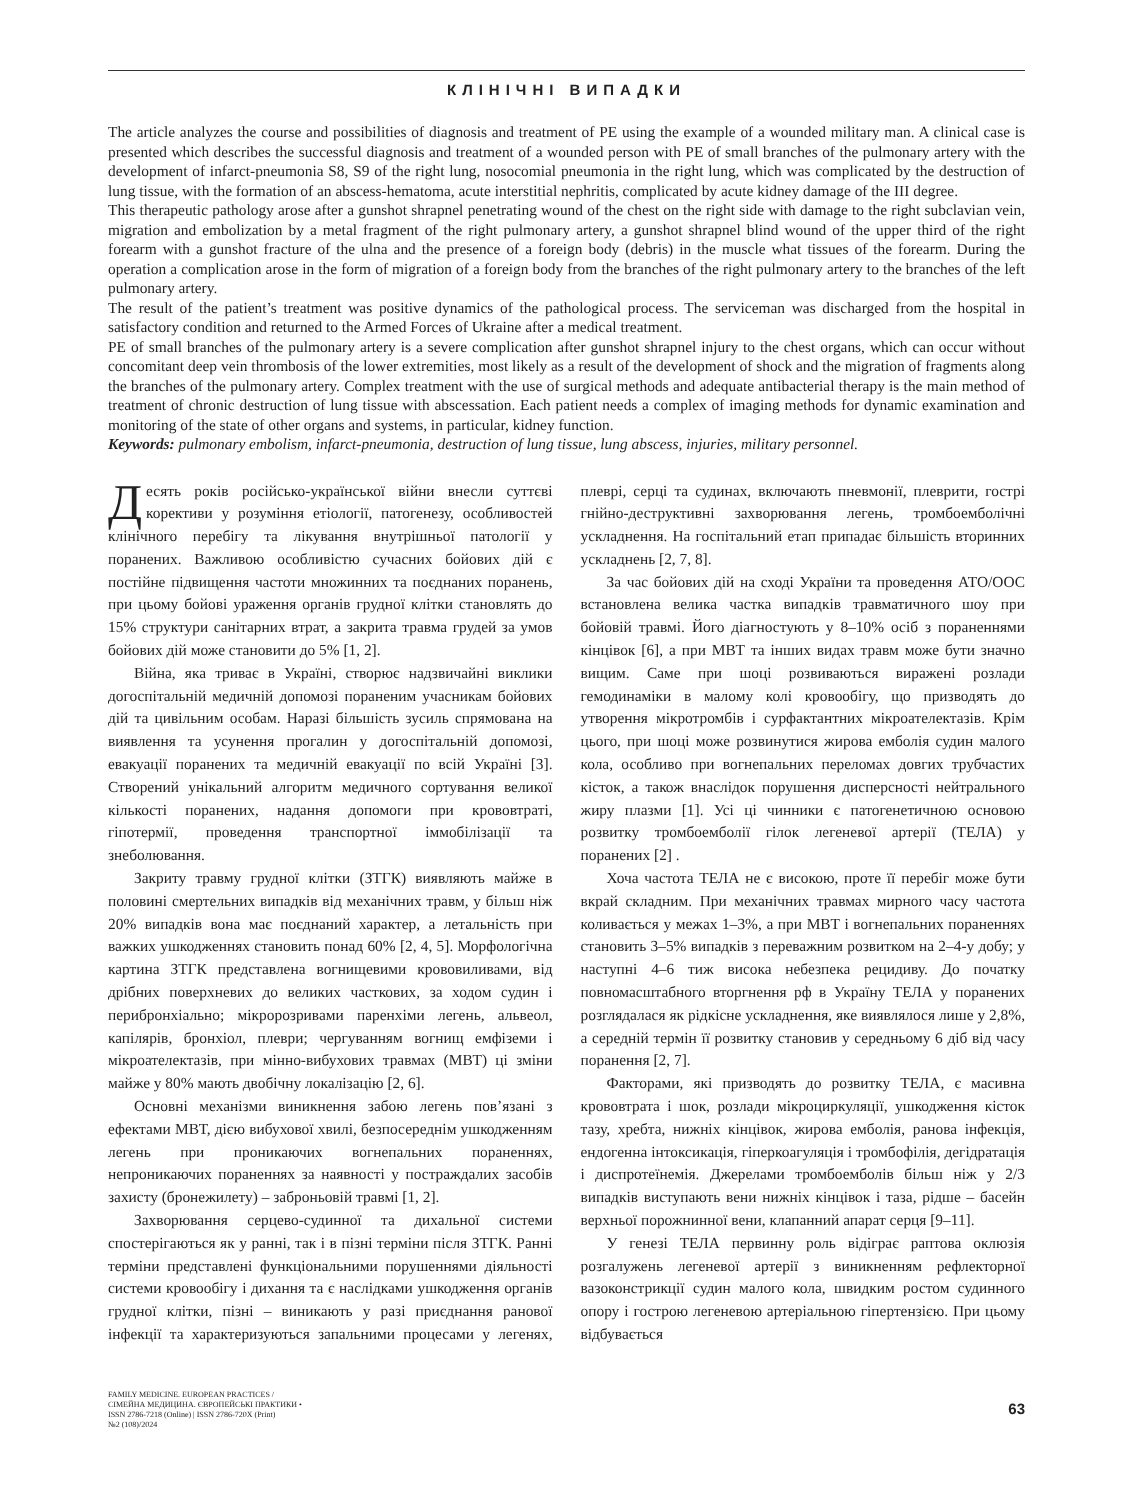КЛІНІЧНІ ВИПАДКИ
The article analyzes the course and possibilities of diagnosis and treatment of PE using the example of a wounded military man. A clinical case is presented which describes the successful diagnosis and treatment of a wounded person with PE of small branches of the pulmonary artery with the development of infarct-pneumonia S8, S9 of the right lung, nosocomial pneumonia in the right lung, which was complicated by the destruction of lung tissue, with the formation of an abscess-hematoma, acute interstitial nephritis, complicated by acute kidney damage of the III degree.
This therapeutic pathology arose after a gunshot shrapnel penetrating wound of the chest on the right side with damage to the right subclavian vein, migration and embolization by a metal fragment of the right pulmonary artery, a gunshot shrapnel blind wound of the upper third of the right forearm with a gunshot fracture of the ulna and the presence of a foreign body (debris) in the muscle what tissues of the forearm. During the operation a complication arose in the form of migration of a foreign body from the branches of the right pulmonary artery to the branches of the left pulmonary artery.
The result of the patient’s treatment was positive dynamics of the pathological process. The serviceman was discharged from the hospital in satisfactory condition and returned to the Armed Forces of Ukraine after a medical treatment.
PE of small branches of the pulmonary artery is a severe complication after gunshot shrapnel injury to the chest organs, which can occur without concomitant deep vein thrombosis of the lower extremities, most likely as a result of the development of shock and the migration of fragments along the branches of the pulmonary artery. Complex treatment with the use of surgical methods and adequate antibacterial therapy is the main method of treatment of chronic destruction of lung tissue with abscessation. Each patient needs a complex of imaging methods for dynamic examination and monitoring of the state of other organs and systems, in particular, kidney function.
Keywords: pulmonary embolism, infarct-pneumonia, destruction of lung tissue, lung abscess, injuries, military personnel.
Десять років російсько-української війни внесли суттєві корективи у розуміння етіології, патогенезу, особливостей клінічного перебігу та лікування внутрішньої патології у поранених. Важливою особливістю сучасних бойових дій є постійне підвищення частоти множинних та поєднаних поранень, при цьому бойові ураження органів грудної клітки становлять до 15% структури санітарних втрат, а закрита травма грудей за умов бойових дій може становити до 5% [1, 2].
Війна, яка триває в Україні, створює надзвичайні виклики догоспітальній медичній допомозі пораненим учасникам бойових дій та цивільним особам. Наразі більшість зусиль спрямована на виявлення та усунення прогалин у догоспітальній допомозі, евакуації поранених та медичній евакуації по всій Україні [3]. Створений унікальний алгоритм медичного сортування великої кількості поранених, надання допомоги при крововтраті, гіпотермії, проведення транспортної іммобілізації та знеболювання.
Закриту травму грудної клітки (ЗТГК) виявляють майже в половині смертельних випадків від механічних травм, у більш ніж 20% випадків вона має поєднаний характер, а летальність при важких ушкодженнях становить понад 60% [2, 4, 5]. Морфологічна картина ЗТГК представлена вогнищевими крововиливами, від дрібних поверхневих до великих часткових, за ходом судин і перибронхіально; мікророзривами паренхіми легень, альвеол, капілярів, бронхіол, плеври; чергуванням вогнищ емфіземи і мікроателектазів, при мінно-вибухових травмах (МВТ) ці зміни майже у 80% мають двобічну локалізацію [2, 6].
Основні механізми виникнення забою легень пов’язані з ефектами МВТ, дією вибухової хвилі, безпосереднім ушкодженням легень при проникаючих вогнепальних пораненнях, непроникаючих пораненнях за наявності у постраждалих засобів захисту (бронежилету) – заброньовій травмі [1, 2].
Захворювання серцево-судинної та дихальної системи спостерігаються як у ранні, так і в пізні терміни після ЗТГК. Ранні терміни представлені функціональними порушеннями діяльності системи кровообігу і дихання та є наслідками ушкодження органів грудної клітки, пізні – виникають у разі приєднання ранової інфекції та характеризуються запальними процесами у легенях, плеврі, серці та судинах, включають пневмонії, плеврити, гострі гнійно-деструктивні захворювання легень, тромбоемболічні ускладнення. На госпітальний етап припадає більшість вторинних ускладнень [2, 7, 8].
За час бойових дій на сході України та проведення АТО/ООС встановлена велика частка випадків травматичного шоу при бойовій травмі. Його діагностують у 8–10% осіб з пораненнями кінцівок [6], а при МВТ та інших видах травм може бути значно вищим. Саме при шоці розвиваються виражені розлади гемодинаміки в малому колі кровообігу, що призводять до утворення мікротромбів і сурфактантних мікроателектазів. Крім цього, при шоці може розвинутися жирова емболія судин малого кола, особливо при вогнепальних переломах довгих трубчастих кісток, а також внаслідок порушення дисперсності нейтрального жиру плазми [1]. Усі ці чинники є патогенетичною основою розвитку тромбоемболії гілок легеневої артерії (ТЕЛА) у поранених [2] .
Хоча частота ТЕЛА не є високою, проте її перебіг може бути вкрай складним. При механічних травмах мирного часу частота коливається у межах 1–3%, а при МВТ і вогнепальних пораненнях становить 3–5% випадків з переважним розвитком на 2–4-у добу; у наступні 4–6 тиж висока небезпека рецидиву. До початку повномасштабного вторгнення рф в Україну ТЕЛА у поранених розглядалася як рідкісне ускладнення, яке виявлялося лише у 2,8%, а середній термін її розвитку становив у середньому 6 діб від часу поранення [2, 7].
Факторами, які призводять до розвитку ТЕЛА, є масивна крововтрата і шок, розлади мікроциркуляції, ушкодження кісток тазу, хребта, нижніх кінцівок, жирова емболія, ранова інфекція, ендогенна інтоксикація, гіперкоагуляція і тромбофілія, дегідратація і диспротеїнемія. Джерелами тромбоемболів більш ніж у 2/3 випадків виступають вени нижніх кінцівок і таза, рідше – басейн верхньої порожнинної вени, клапанний апарат серця [9–11].
У генезі ТЕЛА первинну роль відіграє раптова оклюзія розгалужень легеневої артерії з виникненням рефлекторної вазоконстрикції судин малого кола, швидким ростом судинного опору і гострою легеневою артеріальною гіпертензією. При цьому відбувається
FAMILY MEDICINE. EUROPEAN PRACTICES /
СІМЕЙНА МЕДИЦИНА. ЄВРОПЕЙСЬКІ ПРАКТИКИ •
ISSN 2786-7218 (Online) | ISSN 2786-720X (Print)
№2 (108)/2024
63